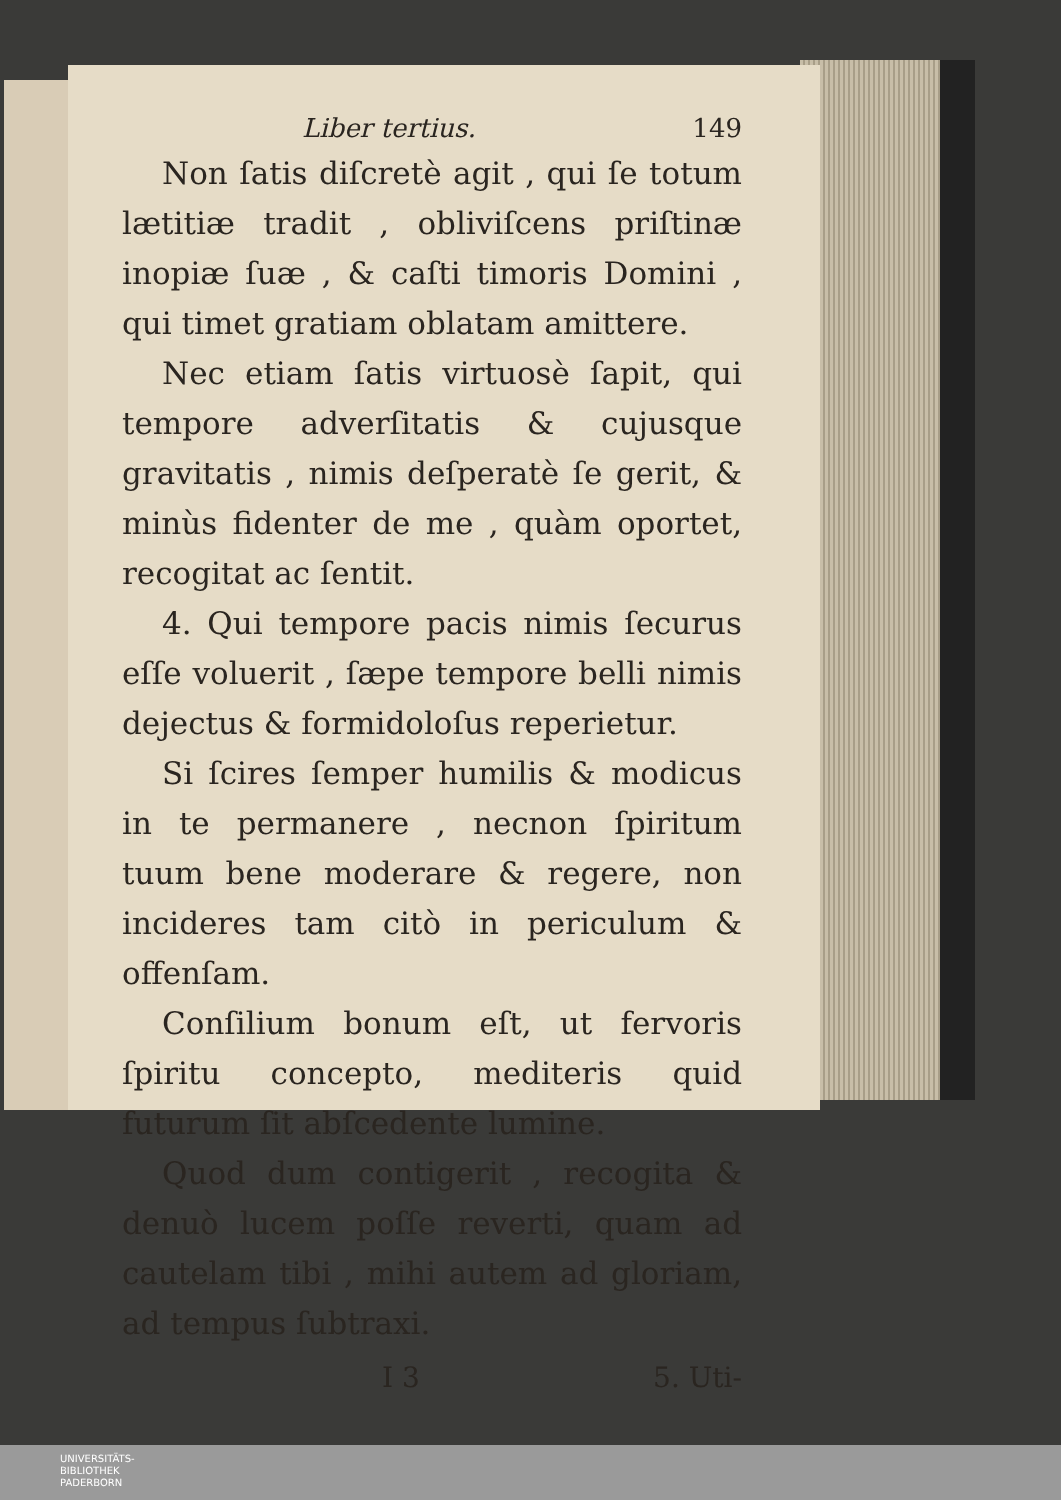Liber tertius. 149
Non ſatis diſcretè agit , qui ſe totum lætitiæ tradit , obliviſcens priſtinæ inopiæ ſuæ , & caſti timoris Domini , qui timet gratiam oblatam amittere.
Nec etiam ſatis virtuosè ſapit, qui tempore adverſitatis & cujusque gravitatis , nimis deſperatè ſe gerit, & minùs fidenter de me , quàm oportet, recogitat ac ſentit.
4. Qui tempore pacis nimis ſecurus eſſe voluerit , ſæpe tempore belli nimis dejectus & formidoloſus reperietur.
Si ſcires ſemper humilis & modicus in te permanere , necnon ſpiritum tuum bene moderare & regere, non incideres tam citò in periculum & offenſam.
Conſilium bonum eſt, ut fervoris ſpiritu concepto, mediteris quid futurum ſit abſcedente lumine.
Quod dum contigerit , recogita & denuò lucem poſſe reverti, quam ad cautelam tibi , mihi autem ad glo­riam, ad tempus ſubtraxi.
I 3 5. Uti-
UNIVERSITÄTS-
BIBLIOTHEK
PADERBORN